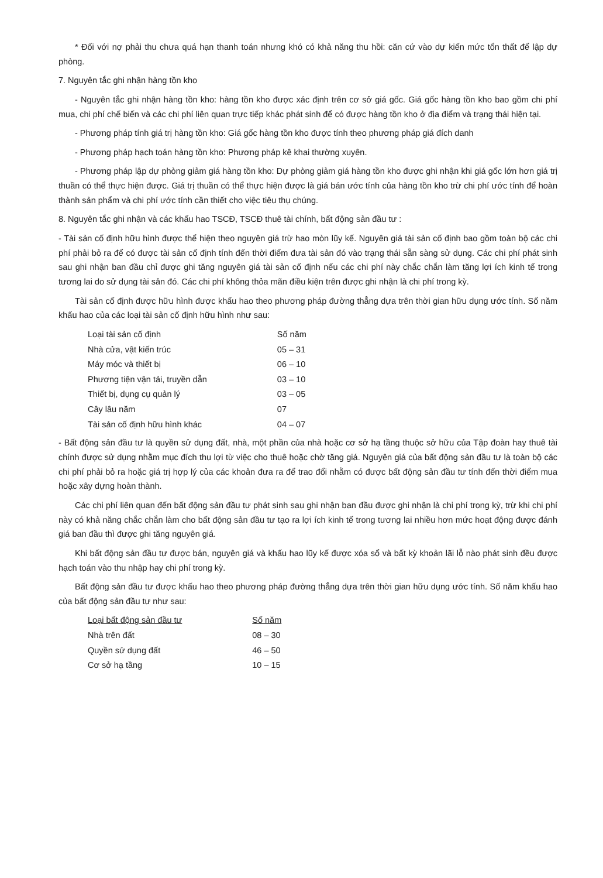* Đối với nợ phải thu chưa quá hạn thanh toán nhưng khó có khả năng thu hồi: căn cứ vào dự kiến mức tổn thất để lập dự phòng.
7. Nguyên tắc ghi nhận hàng tồn kho
- Nguyên tắc ghi nhận hàng tồn kho: hàng tồn kho được xác định trên cơ sở giá gốc. Giá gốc hàng tồn kho bao gồm chi phí mua, chi phí chế biến và các chi phí liên quan trực tiếp khác phát sinh để có được hàng tồn kho ở địa điểm và trạng thái hiện tại.
- Phương pháp tính giá trị hàng tồn kho: Giá gốc hàng tồn kho được tính theo phương pháp giá đích danh
- Phương pháp hạch toán hàng tồn kho: Phương pháp kê khai thường xuyên.
- Phương pháp lập dự phòng giảm giá hàng tồn kho: Dự phòng giảm giá hàng tồn kho được ghi nhận khi giá gốc lớn hơn giá trị thuần có thể thực hiện được. Giá trị thuần có thể thực hiện được là giá bán ước tính của hàng tồn kho trừ chi phí ước tính để hoàn thành sản phẩm và chi phí ước tính cần thiết cho việc tiêu thụ chúng.
8. Nguyên tắc ghi nhận và các khấu hao TSCĐ, TSCĐ thuê tài chính, bất động sản đầu tư :
- Tài sản cố định hữu hình được thể hiện theo nguyên giá trừ hao mòn lũy kế. Nguyên giá tài sản cố định bao gồm toàn bộ các chi phí phải bỏ ra để có được tài sản cố định tính đến thời điểm đưa tài sản đó vào trạng thái sẵn sàng sử dụng. Các chi phí phát sinh sau ghi nhận ban đầu chỉ được ghi tăng nguyên giá tài sản cố định nếu các chi phí này chắc chắn làm tăng lợi ích kinh tế trong tương lai do sử dụng tài sản đó. Các chi phí không thỏa mãn điều kiện trên được ghi nhận là chi phí trong kỳ.
Tài sản cố định được hữu hình được khấu hao theo phương pháp đường thẳng dựa trên thời gian hữu dụng ước tính. Số năm khấu hao của các loại tài sản cố định hữu hình như sau:
| Loại tài sản cố định | Số năm |
| Nhà cửa, vật kiến trúc | 05 – 31 |
| Máy móc và thiết bị | 06 – 10 |
| Phương tiện vận tải, truyền dẫn | 03 – 10 |
| Thiết bị, dụng cụ quản lý | 03 – 05 |
| Cây lâu năm | 07 |
| Tài sản cố định hữu hình khác | 04 – 07 |
- Bất động sản đầu tư là quyền sử dụng đất, nhà, một phần của nhà hoặc cơ sở hạ tầng thuộc sở hữu của Tập đoàn hay thuê tài chính được sử dụng nhằm mục đích thu lợi từ việc cho thuê hoặc chờ tăng giá. Nguyên giá của bất động sản đầu tư là toàn bộ các chi phí phải bỏ ra hoặc giá trị hợp lý của các khoản đưa ra để trao đổi nhằm có được bất động sản đầu tư tính đến thời điểm mua hoặc xây dựng hoàn thành.
Các chi phí liên quan đến bất động sản đầu tư phát sinh sau ghi nhận ban đầu được ghi nhận là chi phí trong kỳ, trừ khi chi phí này có khả năng chắc chắn làm cho bất động sản đầu tư tạo ra lợi ích kinh tế trong tương lai nhiều hơn mức hoạt động được đánh giá ban đầu thì được ghi tăng nguyên giá.
Khi bất động sản đầu tư được bán, nguyên giá và khấu hao lũy kế được xóa sổ và bất kỳ khoản lãi lỗ nào phát sinh đều được hạch toán vào thu nhập hay chi phí trong kỳ.
Bất động sản đầu tư được khấu hao theo phương pháp đường thẳng dựa trên thời gian hữu dụng ước tính. Số năm khấu hao của bất động sản đầu tư như sau:
| Loại bất động sản đầu tư | Số năm |
| Nhà trên đất | 08 – 30 |
| Quyền sử dụng đất | 46 – 50 |
| Cơ sở hạ tầng | 10 – 15 |